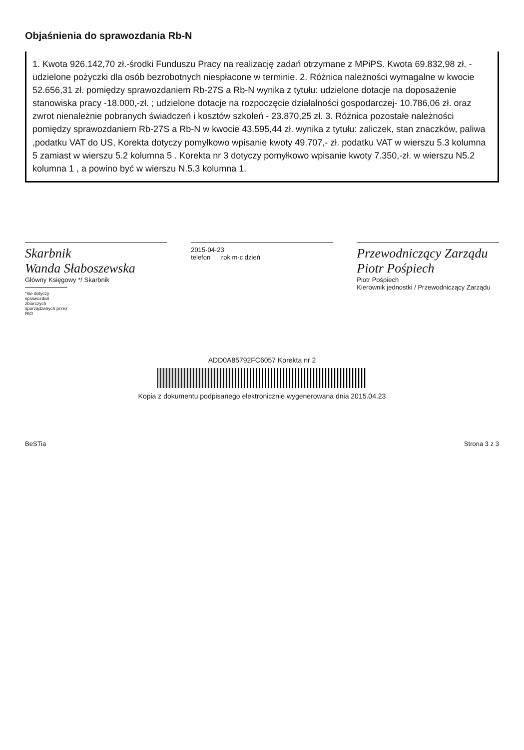Objaśnienia do sprawozdania Rb-N
1. Kwota 926.142,70 zł.-środki Funduszu Pracy na realizację zadań otrzymane z MPiPS. Kwota 69.832,98 zł. -udzielone pożyczki dla osób bezrobotnych niespłacone w terminie. 2. Różnica należności wymagalne w kwocie 52.656,31 zł. pomiędzy sprawozdaniem Rb-27S a Rb-N wynika z tytułu: udzielone dotacje na doposażenie stanowiska pracy -18.000,-zł. ; udzielone dotacje na rozpoczęcie działalności gospodarczej- 10.786,06 zł. oraz zwrot nienależnie pobranych świadczeń i kosztów szkoleń - 23.870,25 zł. 3. Różnica pozostałe należności pomiędzy sprawozdaniem Rb-27S a Rb-N w kwocie 43.595,44 zł. wynika z tytułu: zaliczek, stan znaczków, paliwa ,podatku VAT do US, Korekta dotyczy pomyłkowo wpisanie kwoty 49.707,- zł. podatku VAT w wierszu 5.3 kolumna 5 zamiast w wierszu 5.2 kolumna 5 . Korekta nr 3 dotyczy pomyłkowo wpisanie kwoty 7.350,-zł. w wierszu N5.2 kolumna 1 , a powino być w wierszu N.5.3 kolumna 1.
Skarbnik
Wanda Słaboszewska
Główny Księgowy */ Skarbnik
*nie dotyczy sprawozdań zbiorczych sporządzanych przez RIO
2015-04-23
telefon rok m-c dzień
Przewodniczący Zarządu
Piotr Pośpiech
Piotr Pośpiech
Kierownik jednostki / Przewodniczący Zarządu
ADD0A85792FC6057 Korekta nr 2
Kopia z dokumentu podpisanego elektronicznie wygenerowana dnia 2015.04.23
BeSTia Strona 3 z 3